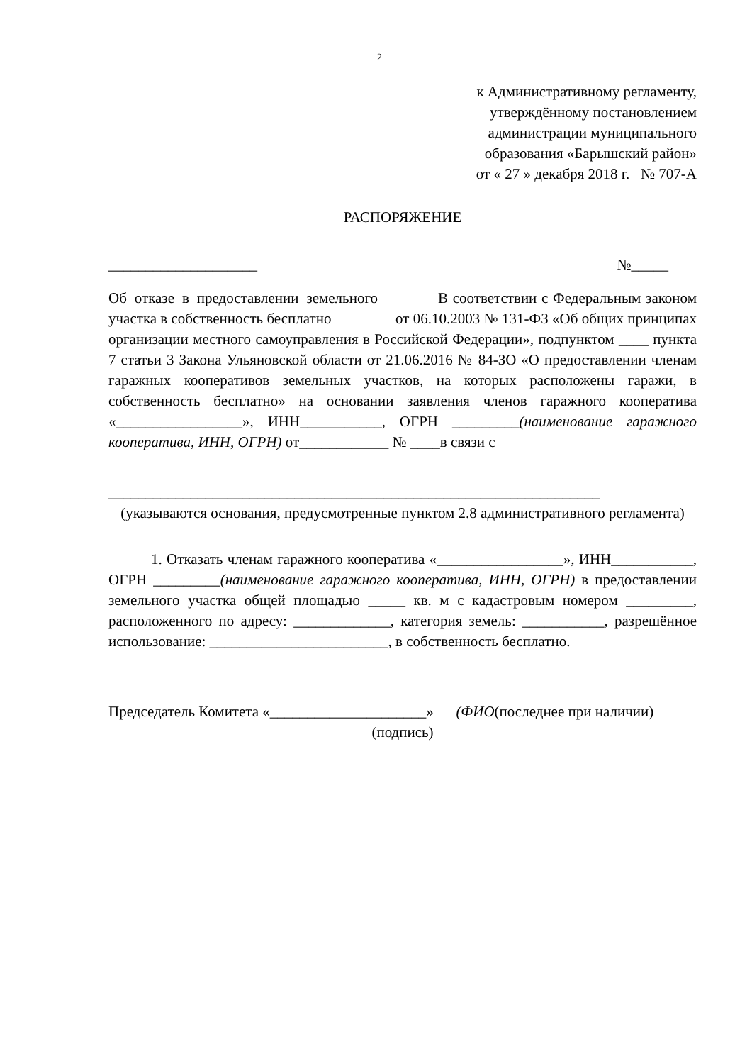2
к Административному регламенту,
утверждённому постановлением
администрации муниципального
образования «Барышский район»
от « 27 » декабря 2018 г. № 707-А
РАСПОРЯЖЕНИЕ
____________________ №_____
Об отказе в предоставлении земельного участка в собственность бесплатно
В соответствии с Федеральным законом от 06.10.2003 № 131-ФЗ «Об общих принципах организации местного самоуправления в Российской Федерации», подпунктом ____ пункта 7 статьи 3 Закона Ульяновской области от 21.06.2016 № 84-ЗО «О предоставлении членам гаражных кооперативов земельных участков, на которых расположены гаражи, в собственность бесплатно» на основании заявления членов гаражного кооператива «_________________», ИНН___________, ОГРН _________(наименование гаражного кооператива, ИНН, ОГРН) от____________ № ____в связи с
__________________________________________________________________
(указываются основания, предусмотренные пунктом 2.8 административного регламента)
1. Отказать членам гаражного кооператива «_________________», ИНН___________, ОГРН _________(наименование гаражного кооператива, ИНН, ОГРН) в предоставлении земельного участка общей площадью _____ кв. м с кадастровым номером _________, расположенного по адресу: _____________, категория земель: ___________, разрешённое использование: ________________________, в собственность бесплатно.
Председатель Комитета «_____________________» (ФИО(последнее при наличии)
(подпись)